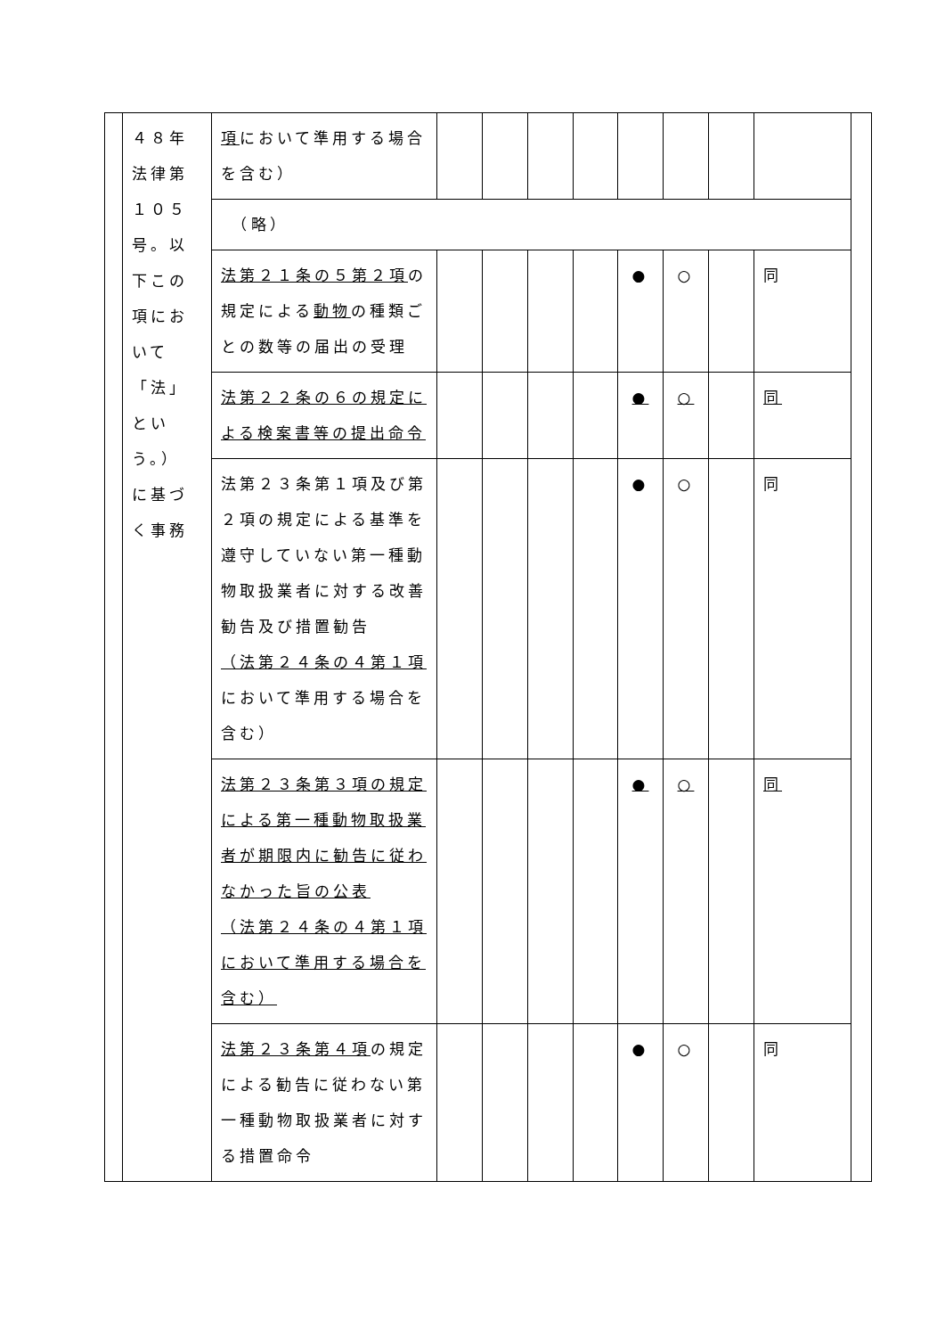| | ４８年 法律第 １０５ 号。以 下この 項にお いて 「法」 とい う。） に基づ く事務 | 項 において準用する場合を含む） | | | | | | | | | |
| | | （略） | | | | | | | | | |
| | | 法第２１条の５第２項 の規定による 動物 の種類ごとの数等の届出の受理 | | | | | ● | ○ | | 同 | |
| | | 法第２２条の６の規定による検案書等の提出命令 | | | | | ● | ○ | | 同 | |
| | | 法第２３条第１項及び第２項の規定による基準を遵守していない第一種動物取扱業者に対する改善勧告及び措置勧告 （法第２４条の４第１項 において準用する場合を含む） | | | | | ● | ○ | | 同 | |
| | | 法第２３条第３項の規定による第一種動物取扱業者が期限内に勧告に従わなかった旨の公表 （法第２４条の４第１項において準用する場合を含む） | | | | | ● | ○ | | 同 | |
| | | 法第２３条第４項 の規定による勧告に従わない第一種動物取扱業者に対する措置命令 | | | | | ● | ○ | | 同 | |